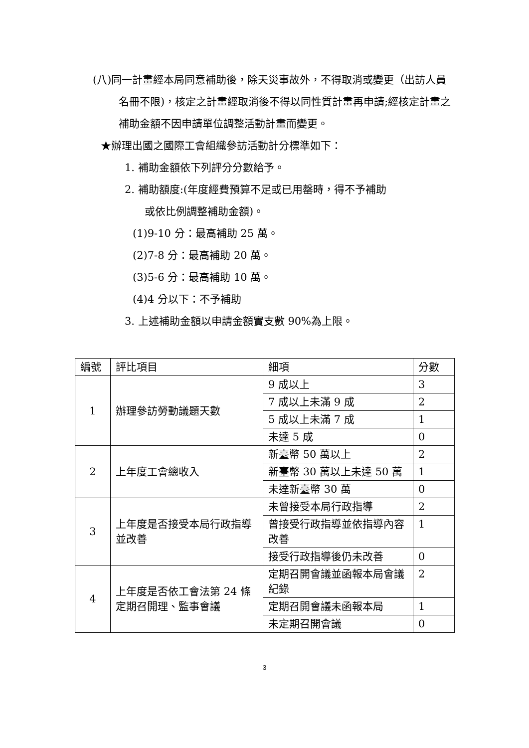(八)同一計畫經本局同意補助後，除天災事故外，不得取消或變更（出訪人員名冊不限)，核定之計畫經取消後不得以同性質計畫再申請;經核定計畫之補助金額不因申請單位調整活動計畫而變更。
★辦理出國之國際工會組織參訪活動計分標準如下：
1. 補助金額依下列評分分數給予。
2. 補助額度:(年度經費預算不足或已用罄時，得不予補助
或依比例調整補助金額)。
(1)9-10 分：最高補助 25 萬。
(2)7-8 分：最高補助 20 萬。
(3)5-6 分：最高補助 10 萬。
(4)4 分以下：不予補助
3. 上述補助金額以申請金額實支數 90%為上限。
| 編號 | 評比項目 | 細項 | 分數 |
| --- | --- | --- | --- |
| 1 | 辦理參訪勞動議題天數 | 9 成以上 | 3 |
| | | 7 成以上未滿 9 成 | 2 |
| | | 5 成以上未滿 7 成 | 1 |
| | | 未達 5 成 | 0 |
| 2 | 上年度工會總收入 | 新臺幣 50 萬以上 | 2 |
| | | 新臺幣 30 萬以上未達 50 萬 | 1 |
| | | 未達新臺幣 30 萬 | 0 |
| 3 | 上年度是否接受本局行政指導並改善 | 未曾接受本局行政指導 | 2 |
| | | 曾接受行政指導並依指導內容改善 | 1 |
| | | 接受行政指導後仍未改善 | 0 |
| 4 | 上年度是否依工會法第 24 條定期召開理、監事會議 | 定期召開會議並函報本局會議紀錄 | 2 |
| | | 定期召開會議未函報本局 | 1 |
| | | 未定期召開會議 | 0 |
3